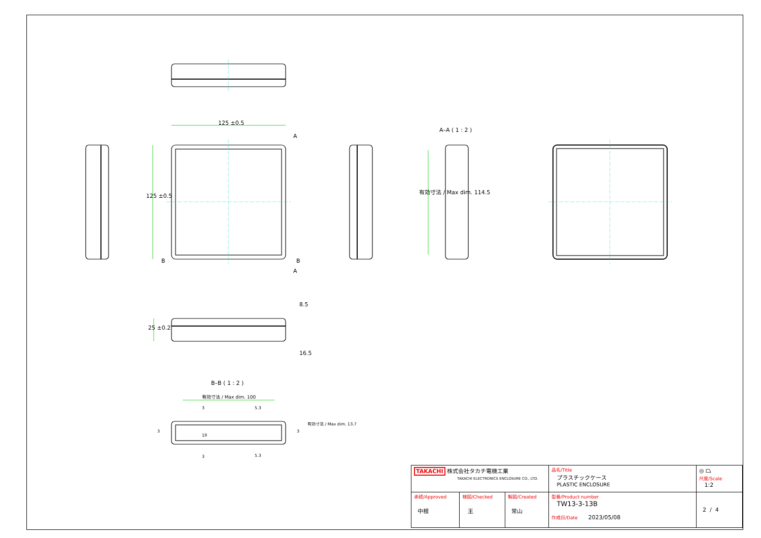125 ±0.5
A
A
B B
125 ±0.5
A–A ( 1 : 2 )
有効寸法 / Max dim. 114.5
25 ±0.2
8.5
16.5
B–B ( 1 : 2 )
有効寸法 / Max dim. 100
3 3
3 5.3
19
3 5.3
有効寸法 / Max dim. 13.7
| TAKACHI 株式会社タカチ電機工業 TAKACHI ELECTRONICS ENCLOSURE CO., LTD. | | | 品名/Title プラスチックケース PLASTIC ENCLOSURE | ◎ ⏢ 尺度/Scale 1:2 |
| 承認/Approved 中根 | 検図/Checked 王 | 製図/Created 常山 | 型番/Product number TW13-3-13B 作成日/Date 2023/05/08 | 2 / 4 |